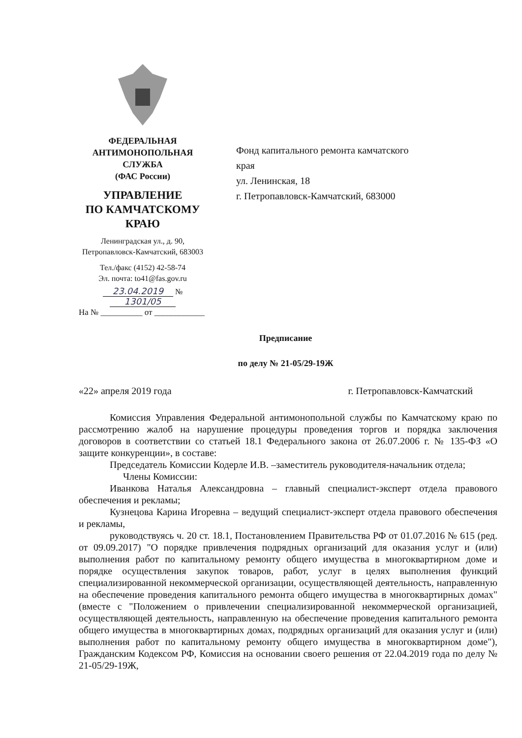ФЕДЕРАЛЬНАЯ
АНТИМОНОПОЛЬНАЯ СЛУЖБА
(ФАС России)
УПРАВЛЕНИЕ
ПО КАМЧАТСКОМУ КРАЮ
Ленинградская ул., д. 90,
Петропавловск-Камчатский, 683003
Тел./факс (4152) 42-58-74
Эл. почта: to41@fas.gov.ru
23.04.2019 № 1301/05
Фонд капитального ремонта камчатского
края
ул. Ленинская, 18
г. Петропавловск-Камчатский, 683000
На № __________ от ____________
Предписание
по делу № 21-05/29-19Ж
«22» апреля 2019 года г. Петропавловск-Камчатский
Комиссия Управления Федеральной антимонопольной службы по Камчатскому краю по рассмотрению жалоб на нарушение процедуры проведения торгов и порядка заключения договоров в соответствии со статьей 18.1 Федерального закона от 26.07.2006 г. № 135-ФЗ «О защите конкуренции», в составе:
Председатель Комиссии Кодерле И.В. –заместитель руководителя-начальник отдела;
Члены Комиссии:
Иванкова Наталья Александровна – главный специалист-эксперт отдела правового обеспечения и рекламы;
Кузнецова Карина Игоревна – ведущий специалист-эксперт отдела правового обеспечения и рекламы,
руководствуясь ч. 20 ст. 18.1, Постановлением Правительства РФ от 01.07.2016 № 615 (ред. от 09.09.2017) "О порядке привлечения подрядных организаций для оказания услуг и (или) выполнения работ по капитальному ремонту общего имущества в многоквартирном доме и порядке осуществления закупок товаров, работ, услуг в целях выполнения функций специализированной некоммерческой организации, осуществляющей деятельность, направленную на обеспечение проведения капитального ремонта общего имущества в многоквартирных домах" (вместе с "Положением о привлечении специализированной некоммерческой организацией, осуществляющей деятельность, направленную на обеспечение проведения капитального ремонта общего имущества в многоквартирных домах, подрядных организаций для оказания услуг и (или) выполнения работ по капитальному ремонту общего имущества в многоквартирном доме"), Гражданским Кодексом РФ, Комиссия на основании своего решения от 22.04.2019 года по делу № 21-05/29-19Ж,